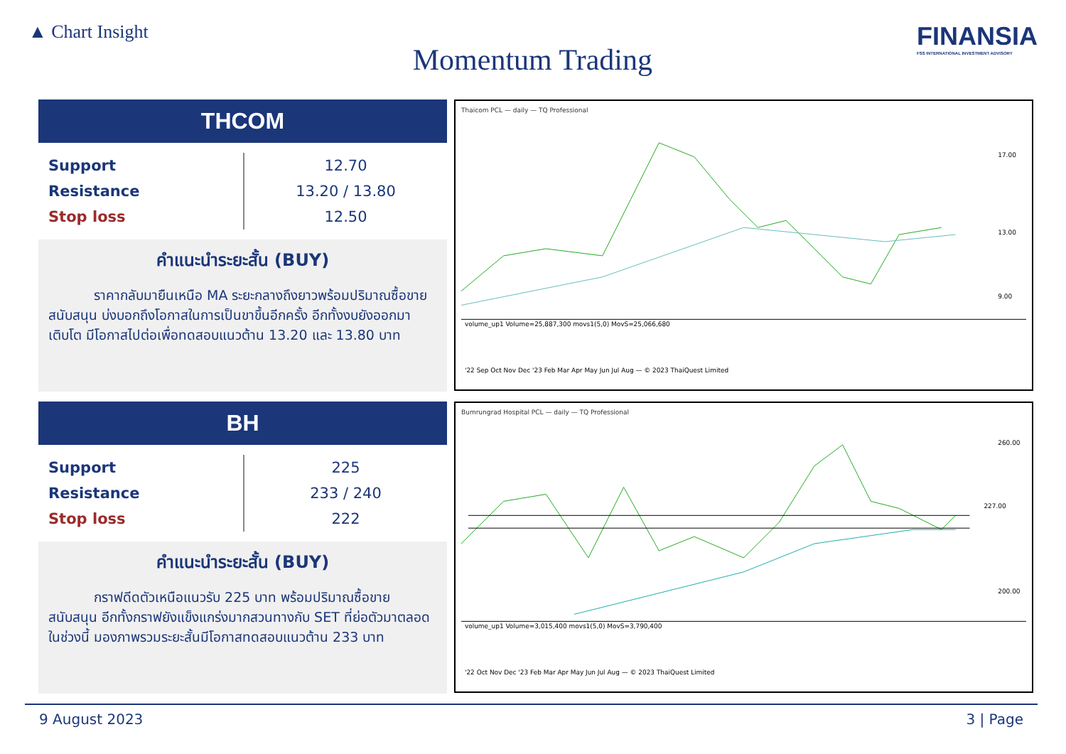▲ Chart Insight
Momentum Trading
FINANSIA
FSS INTERNATIONAL INVESTMENT ADVISORY
THCOM
| Support | 12.70 |
| Resistance | 13.20 / 13.80 |
| Stop loss | 12.50 |
คำแนะนำระยะสั้น (BUY)
ราคากลับมายืนเหนือ MA ระยะกลางถึงยาวพร้อมปริมาณซื้อขายสนับสนุน บ่งบอกถึงโอกาสในการเป็นขาขึ้นอีกครั้ง อีกทั้งงบยังออกมาเติบโต มีโอกาสไปต่อเพื่อทดสอบแนวต้าน 13.20 และ 13.80 บาท
Thaicom PCL — daily — TQ Professional
volume_up1 Volume=25,887,300 movs1(5,0) MovS=25,066,680
'22 Sep Oct Nov Dec '23 Feb Mar Apr May Jun Jul Aug — © 2023 ThaiQuest Limited
17.00
13.00
9.00
BH
| Support | 225 |
| Resistance | 233 / 240 |
| Stop loss | 222 |
คำแนะนำระยะสั้น (BUY)
กราฟดีดตัวเหนือแนวรับ 225 บาท พร้อมปริมาณซื้อขายสนับสนุน อีกทั้งกราฟยังแข็งแกร่งมากสวนทางกับ SET ที่ย่อตัวมาตลอดในช่วงนี้ มองภาพรวมระยะสั้นมีโอกาสทดสอบแนวต้าน 233 บาท
Bumrungrad Hospital PCL — daily — TQ Professional
volume_up1 Volume=3,015,400 movs1(5,0) MovS=3,790,400
'22 Oct Nov Dec '23 Feb Mar Apr May Jun Jul Aug — © 2023 ThaiQuest Limited
227.00
260.00
200.00
9 August 2023 3 | Page